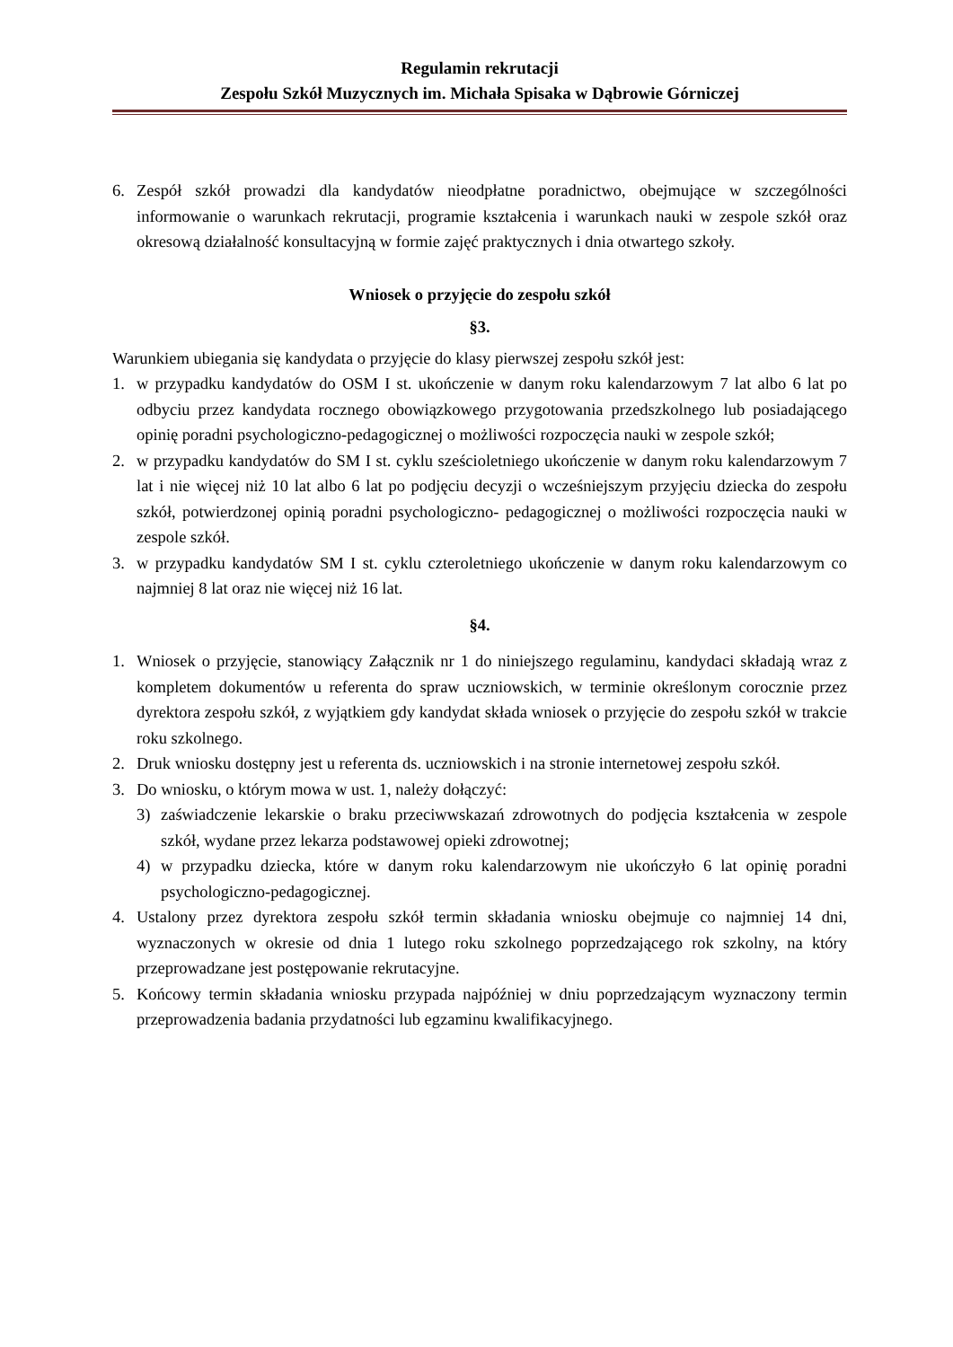Regulamin rekrutacji
Zespołu Szkół Muzycznych im. Michała Spisaka w Dąbrowie Górniczej
6. Zespół szkół prowadzi dla kandydatów nieodpłatne poradnictwo, obejmujące w szczególności informowanie o warunkach rekrutacji, programie kształcenia i warunkach nauki w zespole szkół oraz okresową działalność konsultacyjną w formie zajęć praktycznych i dnia otwartego szkoły.
Wniosek o przyjęcie do zespołu szkół
§3.
Warunkiem ubiegania się kandydata o przyjęcie do klasy pierwszej zespołu szkół jest:
1. w przypadku kandydatów do OSM I st. ukończenie w danym roku kalendarzowym 7 lat albo 6 lat po odbyciu przez kandydata rocznego obowiązkowego przygotowania przedszkolnego lub posiadającego opinię poradni psychologiczno-pedagogicznej o możliwości rozpoczęcia nauki w zespole szkół;
2. w przypadku kandydatów do SM I st. cyklu sześcioletniego ukończenie w danym roku kalendarzowym 7 lat i nie więcej niż 10 lat albo 6 lat po podjęciu decyzji o wcześniejszym przyjęciu dziecka do zespołu szkół, potwierdzonej opinią poradni psychologiczno- pedagogicznej o możliwości rozpoczęcia nauki w zespole szkół.
3. w przypadku kandydatów SM I st. cyklu czteroletniego ukończenie w danym roku kalendarzowym co najmniej 8 lat oraz nie więcej niż 16 lat.
§4.
1. Wniosek o przyjęcie, stanowiący Załącznik nr 1 do niniejszego regulaminu, kandydaci składają wraz z kompletem dokumentów u referenta do spraw uczniowskich, w terminie określonym corocznie przez dyrektora zespołu szkół, z wyjątkiem gdy kandydat składa wniosek o przyjęcie do zespołu szkół w trakcie roku szkolnego.
2. Druk wniosku dostępny jest u referenta ds. uczniowskich i na stronie internetowej zespołu szkół.
3. Do wniosku, o którym mowa w ust. 1, należy dołączyć:
3) zaświadczenie lekarskie o braku przeciwwskazań zdrowotnych do podjęcia kształcenia w zespole szkół, wydane przez lekarza podstawowej opieki zdrowotnej;
4) w przypadku dziecka, które w danym roku kalendarzowym nie ukończyło 6 lat opinię poradni psychologiczno-pedagogicznej.
4. Ustalony przez dyrektora zespołu szkół termin składania wniosku obejmuje co najmniej 14 dni, wyznaczonych w okresie od dnia 1 lutego roku szkolnego poprzedzającego rok szkolny, na który przeprowadzane jest postępowanie rekrutacyjne.
5. Końcowy termin składania wniosku przypada najpóźniej w dniu poprzedzającym wyznaczony termin przeprowadzenia badania przydatności lub egzaminu kwalifikacyjnego.